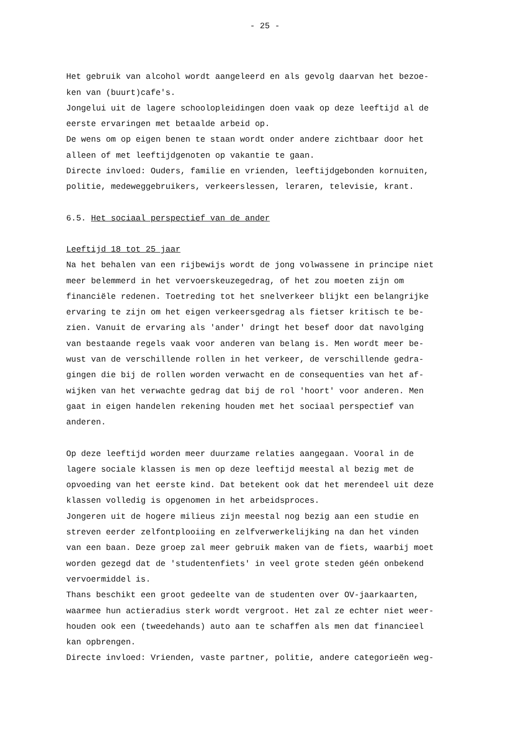- 25 -
Het gebruik van alcohol wordt aangeleerd en als gevolg daarvan het bezoe-
ken van (buurt)cafe's.
Jongelui uit de lagere schoolopleidingen doen vaak op deze leeftijd al de
eerste ervaringen met betaalde arbeid op.
De wens om op eigen benen te staan wordt onder andere zichtbaar door het
alleen of met leeftijdgenoten op vakantie te gaan.
Directe invloed: Ouders, familie en vrienden, leeftijdgebonden kornuiten,
politie, medeweggebruikers, verkeerslessen, leraren, televisie, krant.
6.5. Het sociaal perspectief van de ander
Leeftijd 18 tot 25 jaar
Na het behalen van een rijbewijs wordt de jong volwassene in principe niet
meer belemmerd in het vervoerskeuzegedrag, of het zou moeten zijn om
financiële redenen. Toetreding tot het snelverkeer blijkt een belangrijke
ervaring te zijn om het eigen verkeersgedrag als fietser kritisch te be-
zien. Vanuit de ervaring als 'ander' dringt het besef door dat navolging
van bestaande regels vaak voor anderen van belang is. Men wordt meer be-
wust van de verschillende rollen in het verkeer, de verschillende gedra-
gingen die bij de rollen worden verwacht en de consequenties van het af-
wijken van het verwachte gedrag dat bij de rol 'hoort' voor anderen. Men
gaat in eigen handelen rekening houden met het sociaal perspectief van
anderen.
Op deze leeftijd worden meer duurzame relaties aangegaan. Vooral in de
lagere sociale klassen is men op deze leeftijd meestal al bezig met de
opvoeding van het eerste kind. Dat betekent ook dat het merendeel uit deze
klassen volledig is opgenomen in het arbeidsproces.
Jongeren uit de hogere milieus zijn meestal nog bezig aan een studie en
streven eerder zelfontplooiing en zelfverwerkelijking na dan het vinden
van een baan. Deze groep zal meer gebruik maken van de fiets, waarbij moet
worden gezegd dat de 'studentenfiets' in veel grote steden géén onbekend
vervoermiddel is.
Thans beschikt een groot gedeelte van de studenten over OV-jaarkaarten,
waarmee hun actieradius sterk wordt vergroot. Het zal ze echter niet weer-
houden ook een (tweedehands) auto aan te schaffen als men dat financieel
kan opbrengen.
Directe invloed: Vrienden, vaste partner, politie, andere categorieën weg-